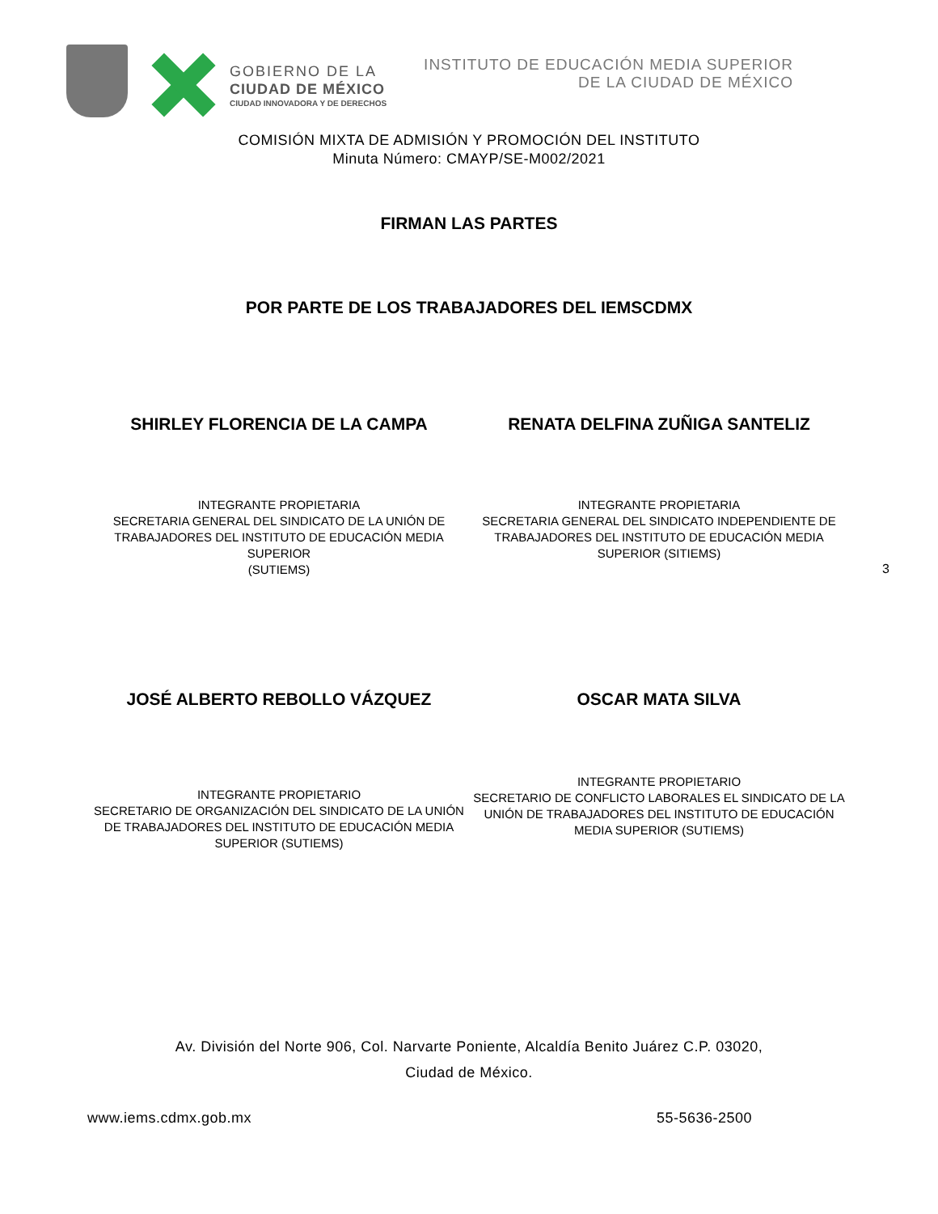GOBIERNO DE LA
CIUDAD DE MÉXICO
CIUDAD INNOVADORA Y DE DERECHOS
INSTITUTO DE EDUCACIÓN MEDIA SUPERIOR
DE LA CIUDAD DE MÉXICO
COMISIÓN MIXTA DE ADMISIÓN Y PROMOCIÓN DEL INSTITUTO
Minuta Número: CMAYP/SE-M002/2021
FIRMAN LAS PARTES
POR PARTE DE LOS TRABAJADORES DEL IEMSCDMX
SHIRLEY FLORENCIA DE LA CAMPA RENATA DELFINA ZUÑIGA SANTELIZ
INTEGRANTE PROPIETARIA
SECRETARIA GENERAL DEL SINDICATO DE LA UNIÓN DE TRABAJADORES DEL INSTITUTO DE EDUCACIÓN MEDIA SUPERIOR
(SUTIEMS)
INTEGRANTE PROPIETARIA
SECRETARIA GENERAL DEL SINDICATO INDEPENDIENTE DE TRABAJADORES DEL INSTITUTO DE EDUCACIÓN MEDIA SUPERIOR (SITIEMS)
3
JOSÉ ALBERTO REBOLLO VÁZQUEZ OSCAR MATA SILVA
INTEGRANTE PROPIETARIO
SECRETARIO DE ORGANIZACIÓN DEL SINDICATO DE LA UNIÓN DE TRABAJADORES DEL INSTITUTO DE EDUCACIÓN MEDIA SUPERIOR (SUTIEMS)
INTEGRANTE PROPIETARIO
SECRETARIO DE CONFLICTO LABORALES EL SINDICATO DE LA UNIÓN DE TRABAJADORES DEL INSTITUTO DE EDUCACIÓN MEDIA SUPERIOR (SUTIEMS)
Av. División del Norte 906, Col. Narvarte Poniente, Alcaldía Benito Juárez C.P. 03020,
Ciudad de México.
www.iems.cdmx.gob.mx 55-5636-2500